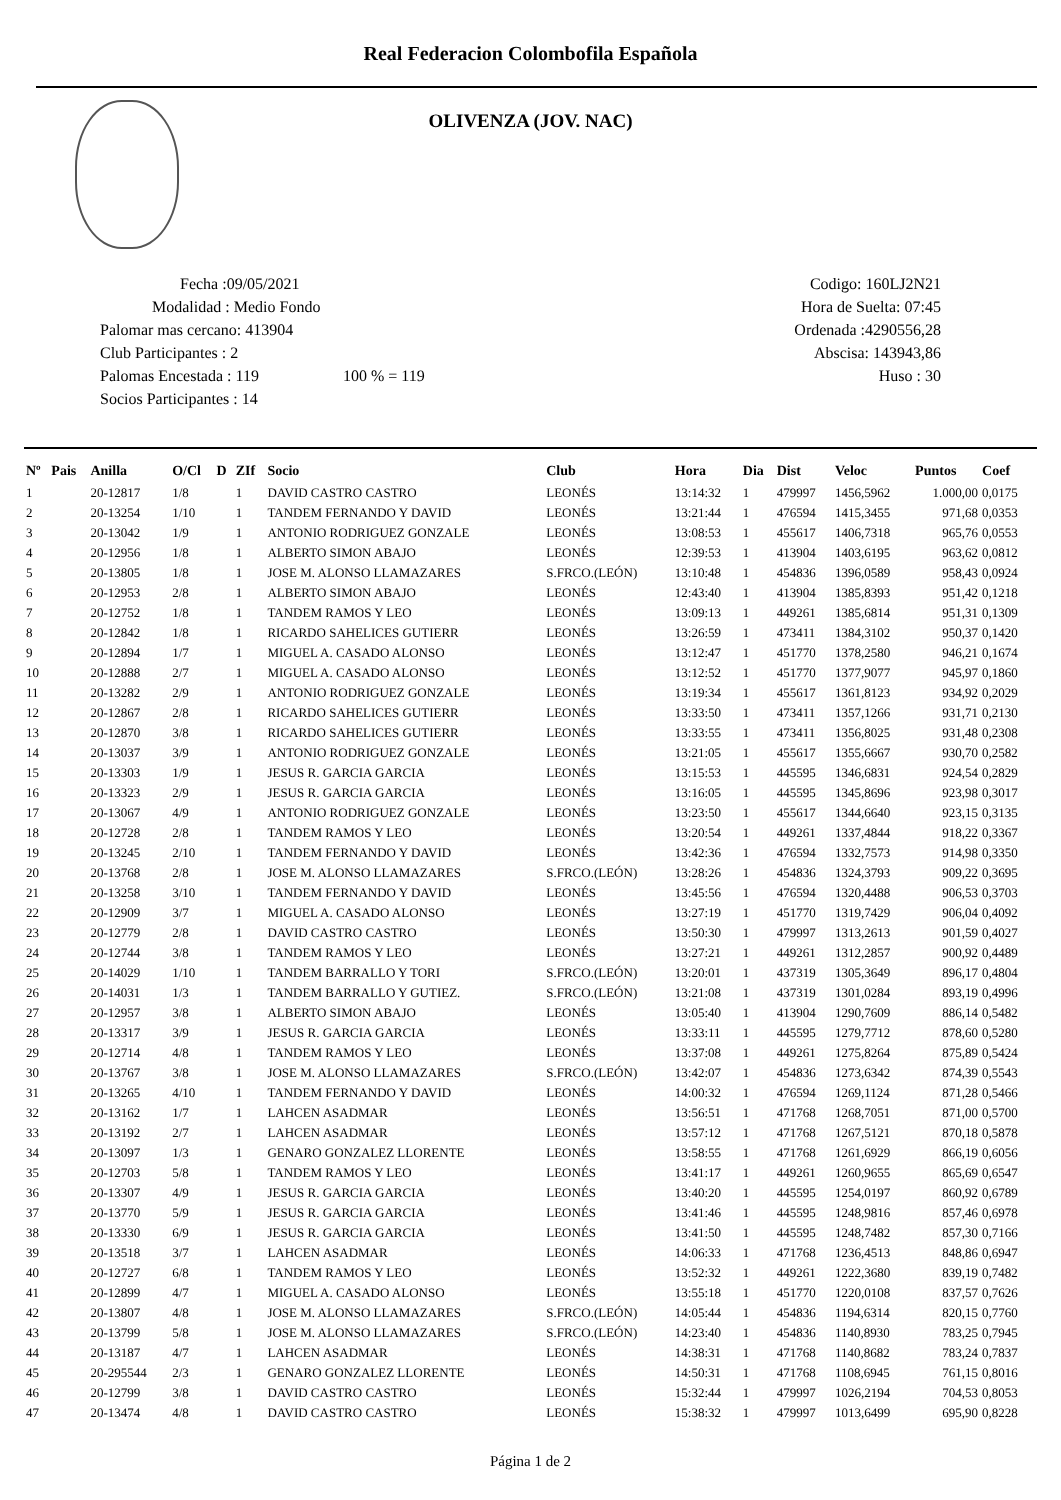Real Federacion Colombofila Española
OLIVENZA (JOV. NAC)
Fecha :09/05/2021
Modalidad : Medio Fondo
Palomar mas cercano: 413904
Club Participantes : 2
Palomas Encestada : 119 100 % = 119
Socios Participantes : 14
Codigo: 160LJ2N21
Hora de Suelta: 07:45
Ordenada :4290556,28
Abscisa: 143943,86
Huso : 30
| Nº | Pais | Anilla | O/Cl | D | ZIf | Socio | Club | Hora | Dia | Dist | Veloc | Puntos | Coef |
| --- | --- | --- | --- | --- | --- | --- | --- | --- | --- | --- | --- | --- | --- |
| 1 | | 20-12817 | 1/8 | | 1 | DAVID CASTRO CASTRO | LEONÉS | 13:14:32 | 1 | 479997 | 1456,5962 | 1.000,00 | 0,0175 |
| 2 | | 20-13254 | 1/10 | | 1 | TANDEM FERNANDO Y DAVID | LEONÉS | 13:21:44 | 1 | 476594 | 1415,3455 | 971,68 | 0,0353 |
| 3 | | 20-13042 | 1/9 | | 1 | ANTONIO RODRIGUEZ GONZALE | LEONÉS | 13:08:53 | 1 | 455617 | 1406,7318 | 965,76 | 0,0553 |
| 4 | | 20-12956 | 1/8 | | 1 | ALBERTO SIMON ABAJO | LEONÉS | 12:39:53 | 1 | 413904 | 1403,6195 | 963,62 | 0,0812 |
| 5 | | 20-13805 | 1/8 | | 1 | JOSE M. ALONSO LLAMAZARES | S.FRCO.(LEÓN) | 13:10:48 | 1 | 454836 | 1396,0589 | 958,43 | 0,0924 |
| 6 | | 20-12953 | 2/8 | | 1 | ALBERTO SIMON ABAJO | LEONÉS | 12:43:40 | 1 | 413904 | 1385,8393 | 951,42 | 0,1218 |
| 7 | | 20-12752 | 1/8 | | 1 | TANDEM RAMOS Y LEO | LEONÉS | 13:09:13 | 1 | 449261 | 1385,6814 | 951,31 | 0,1309 |
| 8 | | 20-12842 | 1/8 | | 1 | RICARDO SAHELICES GUTIERR | LEONÉS | 13:26:59 | 1 | 473411 | 1384,3102 | 950,37 | 0,1420 |
| 9 | | 20-12894 | 1/7 | | 1 | MIGUEL A. CASADO ALONSO | LEONÉS | 13:12:47 | 1 | 451770 | 1378,2580 | 946,21 | 0,1674 |
| 10 | | 20-12888 | 2/7 | | 1 | MIGUEL A. CASADO ALONSO | LEONÉS | 13:12:52 | 1 | 451770 | 1377,9077 | 945,97 | 0,1860 |
| 11 | | 20-13282 | 2/9 | | 1 | ANTONIO RODRIGUEZ GONZALE | LEONÉS | 13:19:34 | 1 | 455617 | 1361,8123 | 934,92 | 0,2029 |
| 12 | | 20-12867 | 2/8 | | 1 | RICARDO SAHELICES GUTIERR | LEONÉS | 13:33:50 | 1 | 473411 | 1357,1266 | 931,71 | 0,2130 |
| 13 | | 20-12870 | 3/8 | | 1 | RICARDO SAHELICES GUTIERR | LEONÉS | 13:33:55 | 1 | 473411 | 1356,8025 | 931,48 | 0,2308 |
| 14 | | 20-13037 | 3/9 | | 1 | ANTONIO RODRIGUEZ GONZALE | LEONÉS | 13:21:05 | 1 | 455617 | 1355,6667 | 930,70 | 0,2582 |
| 15 | | 20-13303 | 1/9 | | 1 | JESUS R. GARCIA GARCIA | LEONÉS | 13:15:53 | 1 | 445595 | 1346,6831 | 924,54 | 0,2829 |
| 16 | | 20-13323 | 2/9 | | 1 | JESUS R. GARCIA GARCIA | LEONÉS | 13:16:05 | 1 | 445595 | 1345,8696 | 923,98 | 0,3017 |
| 17 | | 20-13067 | 4/9 | | 1 | ANTONIO RODRIGUEZ GONZALE | LEONÉS | 13:23:50 | 1 | 455617 | 1344,6640 | 923,15 | 0,3135 |
| 18 | | 20-12728 | 2/8 | | 1 | TANDEM RAMOS Y LEO | LEONÉS | 13:20:54 | 1 | 449261 | 1337,4844 | 918,22 | 0,3367 |
| 19 | | 20-13245 | 2/10 | | 1 | TANDEM FERNANDO Y DAVID | LEONÉS | 13:42:36 | 1 | 476594 | 1332,7573 | 914,98 | 0,3350 |
| 20 | | 20-13768 | 2/8 | | 1 | JOSE M. ALONSO LLAMAZARES | S.FRCO.(LEÓN) | 13:28:26 | 1 | 454836 | 1324,3793 | 909,22 | 0,3695 |
| 21 | | 20-13258 | 3/10 | | 1 | TANDEM FERNANDO Y DAVID | LEONÉS | 13:45:56 | 1 | 476594 | 1320,4488 | 906,53 | 0,3703 |
| 22 | | 20-12909 | 3/7 | | 1 | MIGUEL A. CASADO ALONSO | LEONÉS | 13:27:19 | 1 | 451770 | 1319,7429 | 906,04 | 0,4092 |
| 23 | | 20-12779 | 2/8 | | 1 | DAVID CASTRO CASTRO | LEONÉS | 13:50:30 | 1 | 479997 | 1313,2613 | 901,59 | 0,4027 |
| 24 | | 20-12744 | 3/8 | | 1 | TANDEM RAMOS Y LEO | LEONÉS | 13:27:21 | 1 | 449261 | 1312,2857 | 900,92 | 0,4489 |
| 25 | | 20-14029 | 1/10 | | 1 | TANDEM BARRALLO Y TORI | S.FRCO.(LEÓN) | 13:20:01 | 1 | 437319 | 1305,3649 | 896,17 | 0,4804 |
| 26 | | 20-14031 | 1/3 | | 1 | TANDEM BARRALLO Y GUTIEZ. | S.FRCO.(LEÓN) | 13:21:08 | 1 | 437319 | 1301,0284 | 893,19 | 0,4996 |
| 27 | | 20-12957 | 3/8 | | 1 | ALBERTO SIMON ABAJO | LEONÉS | 13:05:40 | 1 | 413904 | 1290,7609 | 886,14 | 0,5482 |
| 28 | | 20-13317 | 3/9 | | 1 | JESUS R. GARCIA GARCIA | LEONÉS | 13:33:11 | 1 | 445595 | 1279,7712 | 878,60 | 0,5280 |
| 29 | | 20-12714 | 4/8 | | 1 | TANDEM RAMOS Y LEO | LEONÉS | 13:37:08 | 1 | 449261 | 1275,8264 | 875,89 | 0,5424 |
| 30 | | 20-13767 | 3/8 | | 1 | JOSE M. ALONSO LLAMAZARES | S.FRCO.(LEÓN) | 13:42:07 | 1 | 454836 | 1273,6342 | 874,39 | 0,5543 |
| 31 | | 20-13265 | 4/10 | | 1 | TANDEM FERNANDO Y DAVID | LEONÉS | 14:00:32 | 1 | 476594 | 1269,1124 | 871,28 | 0,5466 |
| 32 | | 20-13162 | 1/7 | | 1 | LAHCEN ASADMAR | LEONÉS | 13:56:51 | 1 | 471768 | 1268,7051 | 871,00 | 0,5700 |
| 33 | | 20-13192 | 2/7 | | 1 | LAHCEN ASADMAR | LEONÉS | 13:57:12 | 1 | 471768 | 1267,5121 | 870,18 | 0,5878 |
| 34 | | 20-13097 | 1/3 | | 1 | GENARO GONZALEZ LLORENTE | LEONÉS | 13:58:55 | 1 | 471768 | 1261,6929 | 866,19 | 0,6056 |
| 35 | | 20-12703 | 5/8 | | 1 | TANDEM RAMOS Y LEO | LEONÉS | 13:41:17 | 1 | 449261 | 1260,9655 | 865,69 | 0,6547 |
| 36 | | 20-13307 | 4/9 | | 1 | JESUS R. GARCIA GARCIA | LEONÉS | 13:40:20 | 1 | 445595 | 1254,0197 | 860,92 | 0,6789 |
| 37 | | 20-13770 | 5/9 | | 1 | JESUS R. GARCIA GARCIA | LEONÉS | 13:41:46 | 1 | 445595 | 1248,9816 | 857,46 | 0,6978 |
| 38 | | 20-13330 | 6/9 | | 1 | JESUS R. GARCIA GARCIA | LEONÉS | 13:41:50 | 1 | 445595 | 1248,7482 | 857,30 | 0,7166 |
| 39 | | 20-13518 | 3/7 | | 1 | LAHCEN ASADMAR | LEONÉS | 14:06:33 | 1 | 471768 | 1236,4513 | 848,86 | 0,6947 |
| 40 | | 20-12727 | 6/8 | | 1 | TANDEM RAMOS Y LEO | LEONÉS | 13:52:32 | 1 | 449261 | 1222,3680 | 839,19 | 0,7482 |
| 41 | | 20-12899 | 4/7 | | 1 | MIGUEL A. CASADO ALONSO | LEONÉS | 13:55:18 | 1 | 451770 | 1220,0108 | 837,57 | 0,7626 |
| 42 | | 20-13807 | 4/8 | | 1 | JOSE M. ALONSO LLAMAZARES | S.FRCO.(LEÓN) | 14:05:44 | 1 | 454836 | 1194,6314 | 820,15 | 0,7760 |
| 43 | | 20-13799 | 5/8 | | 1 | JOSE M. ALONSO LLAMAZARES | S.FRCO.(LEÓN) | 14:23:40 | 1 | 454836 | 1140,8930 | 783,25 | 0,7945 |
| 44 | | 20-13187 | 4/7 | | 1 | LAHCEN ASADMAR | LEONÉS | 14:38:31 | 1 | 471768 | 1140,8682 | 783,24 | 0,7837 |
| 45 | | 20-295544 | 2/3 | | 1 | GENARO GONZALEZ LLORENTE | LEONÉS | 14:50:31 | 1 | 471768 | 1108,6945 | 761,15 | 0,8016 |
| 46 | | 20-12799 | 3/8 | | 1 | DAVID CASTRO CASTRO | LEONÉS | 15:32:44 | 1 | 479997 | 1026,2194 | 704,53 | 0,8053 |
| 47 | | 20-13474 | 4/8 | | 1 | DAVID CASTRO CASTRO | LEONÉS | 15:38:32 | 1 | 479997 | 1013,6499 | 695,90 | 0,8228 |
Página 1 de 2